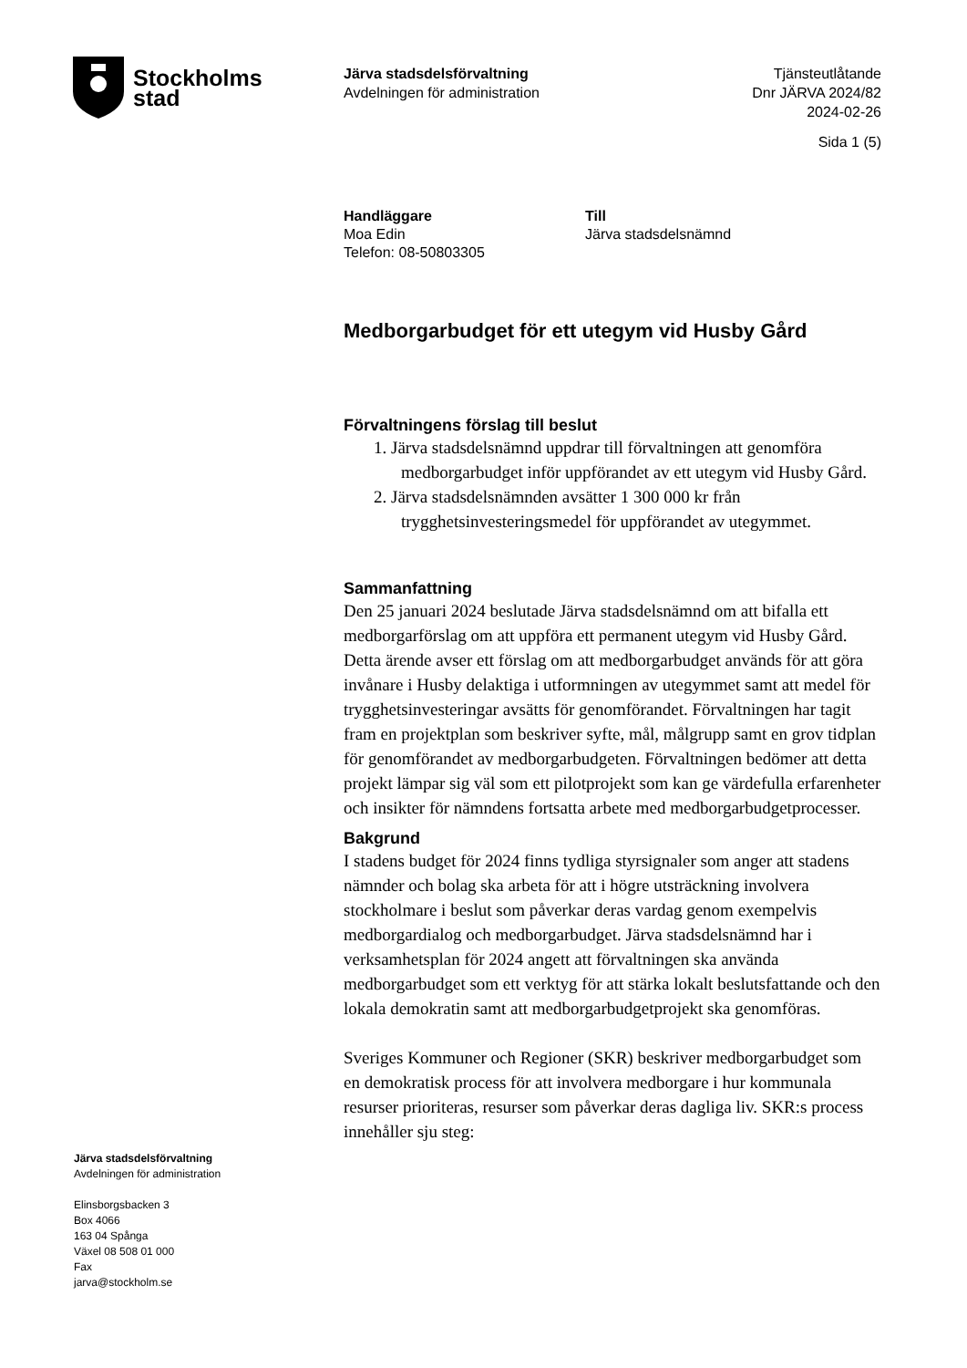Stockholms
stad
Järva stadsdelsförvaltning
Avdelningen för administration
Tjänsteutlåtande
Dnr JÄRVA 2024/82
2024-02-26
Sida 1 (5)
Handläggare
Moa Edin
Telefon: 08-50803305
Till
Järva stadsdelsnämnd
Medborgarbudget för ett utegym vid Husby Gård
Förvaltningens förslag till beslut
1. Järva stadsdelsnämnd uppdrar till förvaltningen att genomföra medborgarbudget inför uppförandet av ett utegym vid Husby Gård.
2. Järva stadsdelsnämnden avsätter 1 300 000 kr från trygghetsinvesteringsmedel för uppförandet av utegymmet.
Sammanfattning
Den 25 januari 2024 beslutade Järva stadsdelsnämnd om att bifalla ett medborgarförslag om att uppföra ett permanent utegym vid Husby Gård. Detta ärende avser ett förslag om att medborgarbudget används för att göra invånare i Husby delaktiga i utformningen av utegymmet samt att medel för trygghetsinvesteringar avsätts för genomförandet. Förvaltningen har tagit fram en projektplan som beskriver syfte, mål, målgrupp samt en grov tidplan för genomförandet av medborgarbudgeten. Förvaltningen bedömer att detta projekt lämpar sig väl som ett pilotprojekt som kan ge värdefulla erfarenheter och insikter för nämndens fortsatta arbete med medborgarbudgetprocesser.
Bakgrund
I stadens budget för 2024 finns tydliga styrsignaler som anger att stadens nämnder och bolag ska arbeta för att i högre utsträckning involvera stockholmare i beslut som påverkar deras vardag genom exempelvis medborgardialog och medborgarbudget. Järva stadsdelsnämnd har i verksamhetsplan för 2024 angett att förvaltningen ska använda medborgarbudget som ett verktyg för att stärka lokalt beslutsfattande och den lokala demokratin samt att medborgarbudgetprojekt ska genomföras.
Sveriges Kommuner och Regioner (SKR) beskriver medborgarbudget som en demokratisk process för att involvera medborgare i hur kommunala resurser prioriteras, resurser som påverkar deras dagliga liv. SKR:s process innehåller sju steg:
Järva stadsdelsförvaltning
Avdelningen för administration
Elinsborgsbacken 3
Box 4066
163 04 Spånga
Växel 08 508 01 000
Fax
jarva@stockholm.se